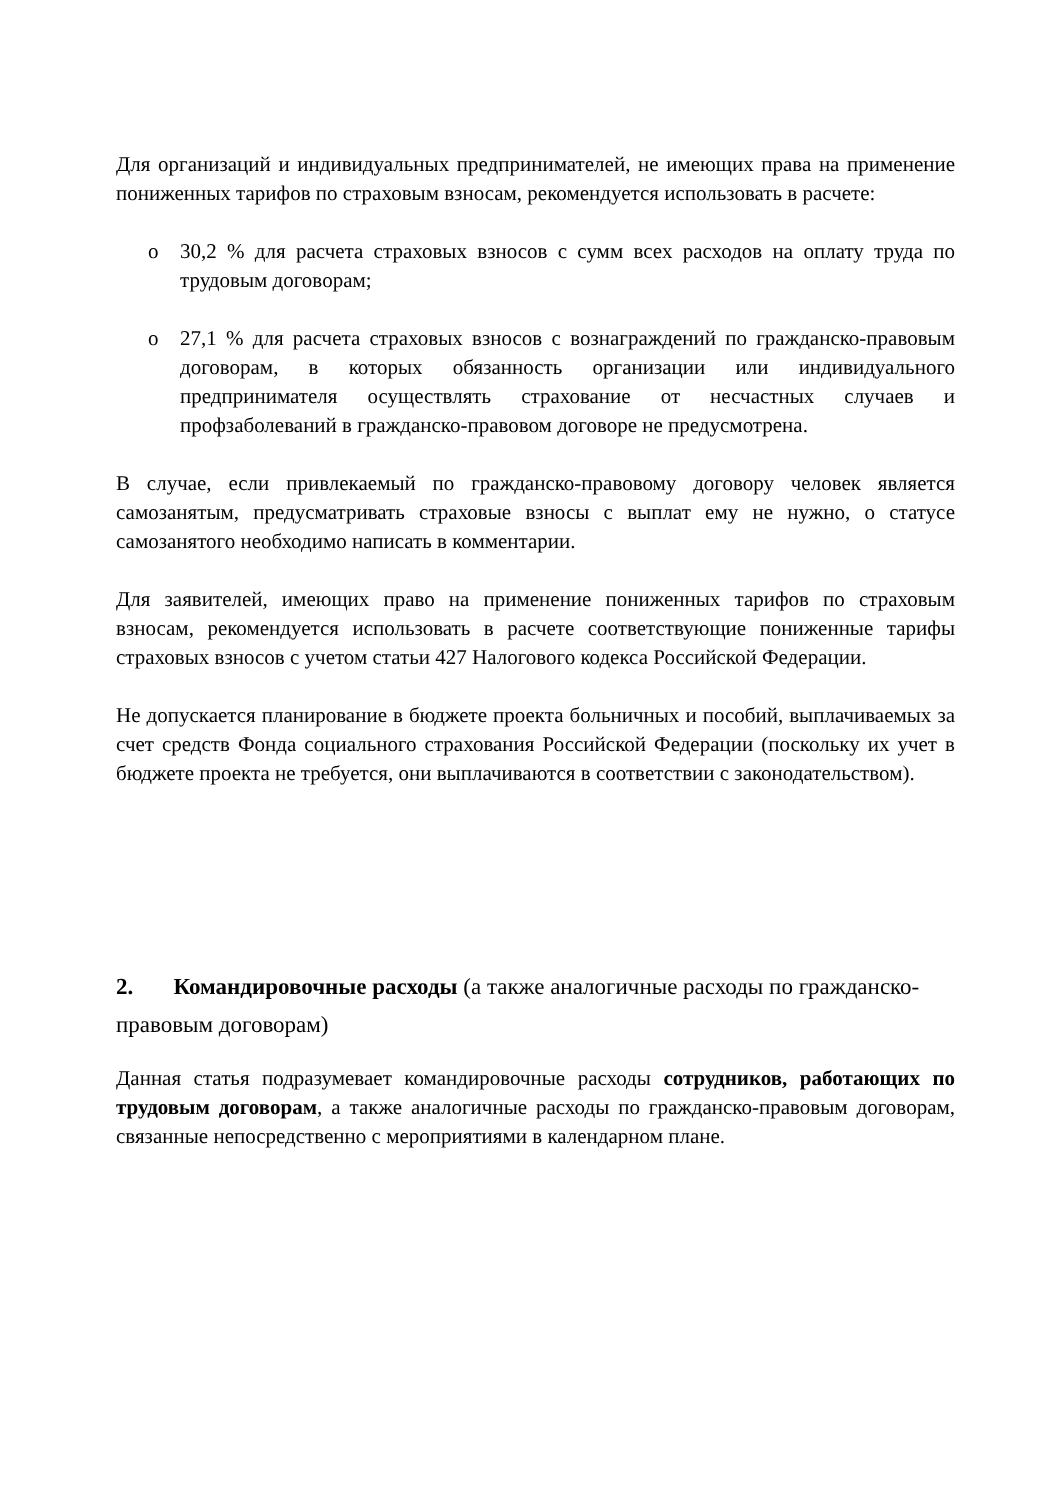Для организаций и индивидуальных предпринимателей, не имеющих права на применение пониженных тарифов по страховым взносам, рекомендуется использовать в расчете:
o 30,2 % для расчета страховых взносов с сумм всех расходов на оплату труда по трудовым договорам;
o 27,1 % для расчета страховых взносов с вознаграждений по гражданско-правовым договорам, в которых обязанность организации или индивидуального предпринимателя осуществлять страхование от несчастных случаев и профзаболеваний в гражданско-правовом договоре не предусмотрена.
В случае, если привлекаемый по гражданско-правовому договору человек является самозанятым, предусматривать страховые взносы с выплат ему не нужно, о статусе самозанятого необходимо написать в комментарии.
Для заявителей, имеющих право на применение пониженных тарифов по страховым взносам, рекомендуется использовать в расчете соответствующие пониженные тарифы страховых взносов с учетом статьи 427 Налогового кодекса Российской Федерации.
Не допускается планирование в бюджете проекта больничных и пособий, выплачиваемых за счет средств Фонда социального страхования Российской Федерации (поскольку их учет в бюджете проекта не требуется, они выплачиваются в соответствии с законодательством).
2. Командировочные расходы (а также аналогичные расходы по гражданско-правовым договорам)
Данная статья подразумевает командировочные расходы сотрудников, работающих по трудовым договорам, а также аналогичные расходы по гражданско-правовым договорам, связанные непосредственно с мероприятиями в календарном плане.